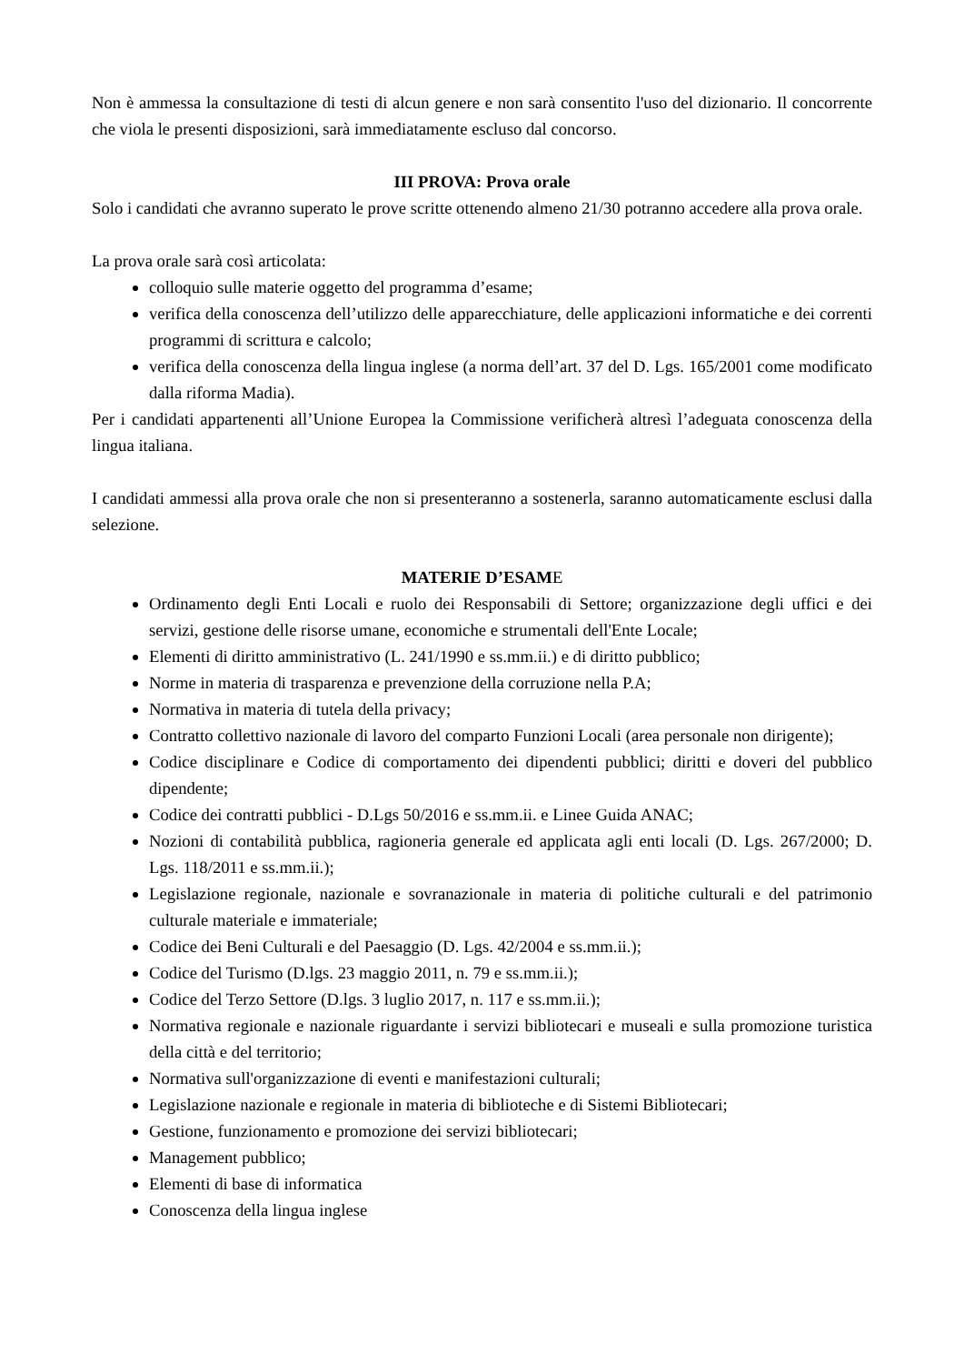Non è ammessa la consultazione di testi di alcun genere e non sarà consentito l'uso del dizionario. Il concorrente che viola le presenti disposizioni, sarà immediatamente escluso dal concorso.
III PROVA: Prova orale
Solo i candidati che avranno superato le prove scritte ottenendo almeno 21/30 potranno accedere alla prova orale.
La prova orale sarà così articolata:
colloquio sulle materie oggetto del programma d’esame;
verifica della conoscenza dell’utilizzo delle apparecchiature, delle applicazioni informatiche e dei correnti programmi di scrittura e calcolo;
verifica della conoscenza della lingua inglese (a norma dell’art. 37 del D. Lgs. 165/2001 come modificato dalla riforma Madia).
Per i candidati appartenenti all’Unione Europea la Commissione verificherà altresì l’adeguata conoscenza della lingua italiana.
I candidati ammessi alla prova orale che non si presenteranno a sostenerla, saranno automaticamente esclusi dalla selezione.
MATERIE D’ESAME
Ordinamento degli Enti Locali e ruolo dei Responsabili di Settore; organizzazione degli uffici e dei servizi, gestione delle risorse umane, economiche e strumentali dell'Ente Locale;
Elementi di diritto amministrativo (L. 241/1990 e ss.mm.ii.) e di diritto pubblico;
Norme in materia di trasparenza e prevenzione della corruzione nella P.A;
Normativa in materia di tutela della privacy;
Contratto collettivo nazionale di lavoro del comparto Funzioni Locali (area personale non dirigente);
Codice disciplinare e Codice di comportamento dei dipendenti pubblici; diritti e doveri del pubblico dipendente;
Codice dei contratti pubblici - D.Lgs 50/2016 e ss.mm.ii. e Linee Guida ANAC;
Nozioni di contabilità pubblica, ragioneria generale ed applicata agli enti locali (D. Lgs. 267/2000; D. Lgs. 118/2011 e ss.mm.ii.);
Legislazione regionale, nazionale e sovranazionale in materia di politiche culturali e del patrimonio culturale materiale e immateriale;
Codice dei Beni Culturali e del Paesaggio (D. Lgs. 42/2004 e ss.mm.ii.);
Codice del Turismo (D.lgs. 23 maggio 2011, n. 79 e ss.mm.ii.);
Codice del Terzo Settore (D.lgs. 3 luglio 2017, n. 117 e ss.mm.ii.);
Normativa regionale e nazionale riguardante i servizi bibliotecari e museali e sulla promozione turistica della città e del territorio;
Normativa sull'organizzazione di eventi e manifestazioni culturali;
Legislazione nazionale e regionale in materia di biblioteche e di Sistemi Bibliotecari;
Gestione, funzionamento e promozione dei servizi bibliotecari;
Management pubblico;
Elementi di base di informatica
Conoscenza della lingua inglese